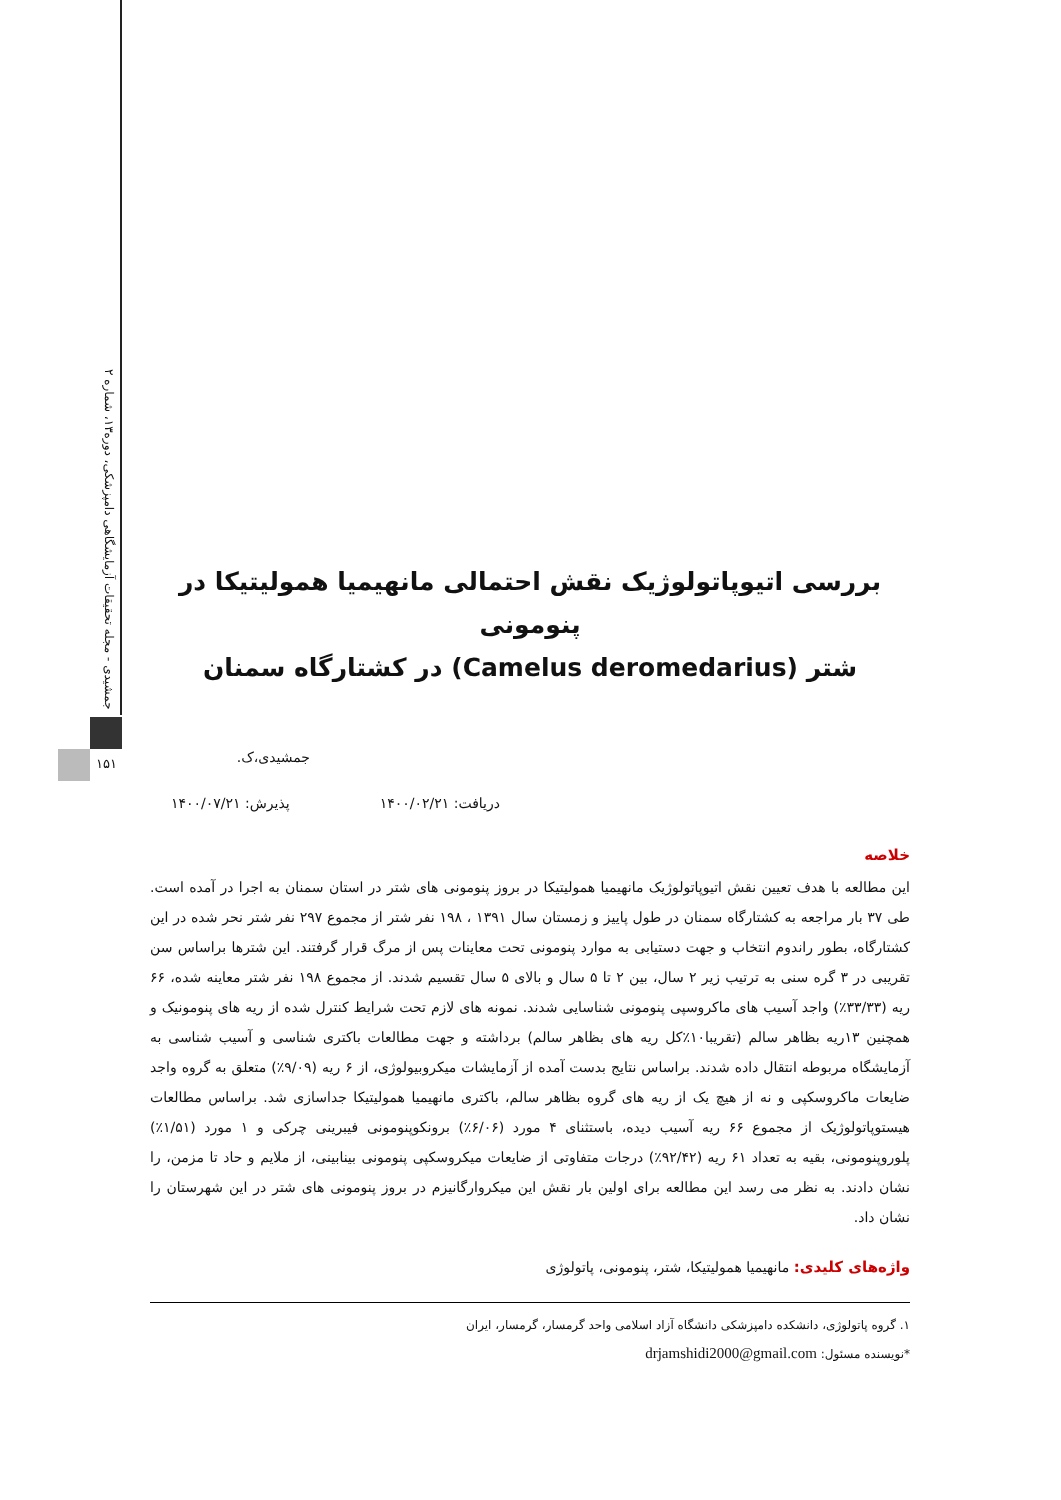جمشیدی - مجله تحقیقات آزمایشگاهی دامپزشکی، دوره۱۳، شماره ۲
۱۵۱
بررسی اتیوپاتولوژیک نقش احتمالی مانهیمیا همولیتیکا در پنومونی
شتر (Camelus deromedarius) در کشتارگاه سمنان
جمشیدی،ک.
دریافت: ۱۴۰۰/۰۲/۲۱ پذیرش: ۱۴۰۰/۰۷/۲۱
خلاصه
این مطالعه با هدف تعیین نقش اتیوپاتولوژیک مانهیمیا همولیتیکا در بروز پنومونی های شتر در استان سمنان به اجرا در آمده است. طی ۳۷ بار مراجعه به کشتارگاه سمنان در طول پاییز و زمستان سال ۱۳۹۱ ، ۱۹۸ نفر شتر از مجموع ۲۹۷ نفر شتر نحر شده در این کشتارگاه، بطور راندوم انتخاب و جهت دستیابی به موارد پنومونی تحت معاینات پس از مرگ قرار گرفتند. این شترها براساس سن تقریبی در ۳ گره سنی به ترتیب زیر ۲ سال، بین ۲ تا ۵ سال و بالای ۵ سال تقسیم شدند. از مجموع ۱۹۸ نفر شتر معاینه شده، ۶۶ ریه (۳۳/۳۳٪) واجد آسیب های ماکروسپی پنومونی شناسایی شدند. نمونه های لازم تحت شرایط کنترل شده از ریه های پنومونیک و همچنین ۱۳ریه بظاهر سالم (تقریبا۱۰٪کل ریه های بظاهر سالم) برداشته و جهت مطالعات باکتری شناسی و آسیب شناسی به آزمایشگاه مربوطه انتقال داده شدند. براساس نتایج بدست آمده از آزمایشات میکروبیولوژی، از ۶ ریه (۹/۰۹٪) متعلق به گروه واجد ضایعات ماکروسکپی و نه از هیچ یک از ریه های گروه بظاهر سالم، باکتری مانهیمیا همولیتیکا جداسازی شد. براساس مطالعات هیستوپاتولوژیک از مجموع ۶۶ ریه آسیب دیده، باستثنای ۴ مورد (۶/۰۶٪) برونکوپنومونی فیبرینی چرکی و ۱ مورد (۱/۵۱٪) پلوروپنومونی، بقیه به تعداد ۶۱ ریه (۹۲/۴۲٪) درجات متفاوتی از ضایعات میکروسکپی پنومونی بینابینی، از ملایم و حاد تا مزمن، را نشان دادند. به نظر می رسد این مطالعه برای اولین بار نقش این میکروارگانیزم در بروز پنومونی های شتر در این شهرستان را نشان داد.
واژه‌های کلیدی: مانهیمیا همولیتیکا، شتر، پنومونی، پاتولوژی
۱. گروه پاتولوژی، دانشکده دامپزشکی دانشگاه آزاد اسلامی واحد گرمسار، گرمسار، ایران
*نویسنده مسئول: drjamshidi2000@gmail.com